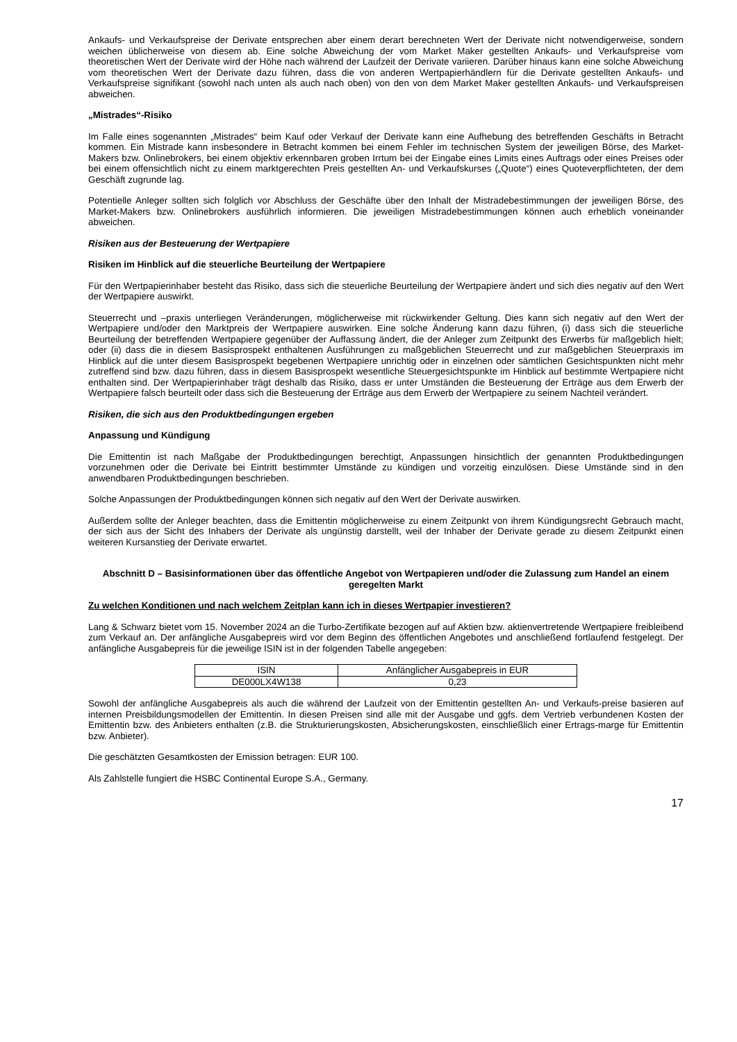Ankaufs- und Verkaufspreise der Derivate entsprechen aber einem derart berechneten Wert der Derivate nicht notwendigerweise, sondern weichen üblicherweise von diesem ab. Eine solche Abweichung der vom Market Maker gestellten Ankaufs- und Verkaufspreise vom theoretischen Wert der Derivate wird der Höhe nach während der Laufzeit der Derivate variieren. Darüber hinaus kann eine solche Abweichung vom theoretischen Wert der Derivate dazu führen, dass die von anderen Wertpapierhändlern für die Derivate gestellten Ankaufs- und Verkaufspreise signifikant (sowohl nach unten als auch nach oben) von den von dem Market Maker gestellten Ankaufs- und Verkaufspreisen abweichen.
„Mistrades“-Risiko
Im Falle eines sogenannten „Mistrades“ beim Kauf oder Verkauf der Derivate kann eine Aufhebung des betreffenden Geschäfts in Betracht kommen. Ein Mistrade kann insbesondere in Betracht kommen bei einem Fehler im technischen System der jeweiligen Börse, des Market-Makers bzw. Onlinebrokers, bei einem objektiv erkennbaren groben Irrtum bei der Eingabe eines Limits eines Auftrags oder eines Preises oder bei einem offensichtlich nicht zu einem marktgerechten Preis gestellten An- und Verkaufskurses („Quote“) eines Quoteverpflichteten, der dem Geschäft zugrunde lag.
Potentielle Anleger sollten sich folglich vor Abschluss der Geschäfte über den Inhalt der Mistradebestimmungen der jeweiligen Börse, des Market-Makers bzw. Onlinebrokers ausführlich informieren. Die jeweiligen Mistradebestimmungen können auch erheblich voneinander abweichen.
Risiken aus der Besteuerung der Wertpapiere
Risiken im Hinblick auf die steuerliche Beurteilung der Wertpapiere
Für den Wertpapierinhaber besteht das Risiko, dass sich die steuerliche Beurteilung der Wertpapiere ändert und sich dies negativ auf den Wert der Wertpapiere auswirkt.
Steuerrecht und –praxis unterliegen Veränderungen, möglicherweise mit rückwirkender Geltung. Dies kann sich negativ auf den Wert der Wertpapiere und/oder den Marktpreis der Wertpapiere auswirken. Eine solche Änderung kann dazu führen, (i) dass sich die steuerliche Beurteilung der betreffenden Wertpapiere gegenüber der Auffassung ändert, die der Anleger zum Zeitpunkt des Erwerbs für maßgeblich hielt; oder (ii) dass die in diesem Basisprospekt enthaltenen Ausführungen zu maßgeblichen Steuerrecht und zur maßgeblichen Steuerpraxis im Hinblick auf die unter diesem Basisprospekt begebenen Wertpapiere unrichtig oder in einzelnen oder sämtlichen Gesichtspunkten nicht mehr zutreffend sind bzw. dazu führen, dass in diesem Basisprospekt wesentliche Steuergesichtspunkte im Hinblick auf bestimmte Wertpapiere nicht enthalten sind. Der Wertpapierinhaber trägt deshalb das Risiko, dass er unter Umständen die Besteuerung der Erträge aus dem Erwerb der Wertpapiere falsch beurteilt oder dass sich die Besteuerung der Erträge aus dem Erwerb der Wertpapiere zu seinem Nachteil verändert.
Risiken, die sich aus den Produktbedingungen ergeben
Anpassung und Kündigung
Die Emittentin ist nach Maßgabe der Produktbedingungen berechtigt, Anpassungen hinsichtlich der genannten Produktbedingungen vorzunehmen oder die Derivate bei Eintritt bestimmter Umstände zu kündigen und vorzeitig einzulösen. Diese Umstände sind in den anwendbaren Produktbedingungen beschrieben.
Solche Anpassungen der Produktbedingungen können sich negativ auf den Wert der Derivate auswirken.
Außerdem sollte der Anleger beachten, dass die Emittentin möglicherweise zu einem Zeitpunkt von ihrem Kündigungsrecht Gebrauch macht, der sich aus der Sicht des Inhabers der Derivate als ungünstig darstellt, weil der Inhaber der Derivate gerade zu diesem Zeitpunkt einen weiteren Kursanstieg der Derivate erwartet.
Abschnitt D – Basisinformationen über das öffentliche Angebot von Wertpapieren und/oder die Zulassung zum Handel an einem geregelten Markt
Zu welchen Konditionen und nach welchem Zeitplan kann ich in dieses Wertpapier investieren?
Lang & Schwarz bietet vom 15. November 2024 an die Turbo-Zertifikate bezogen auf auf Aktien bzw. aktienvertretende Wertpapiere freibleibend zum Verkauf an. Der anfängliche Ausgabepreis wird vor dem Beginn des öffentlichen Angebotes und anschließend fortlaufend festgelegt. Der anfängliche Ausgabepreis für die jeweilige ISIN ist in der folgenden Tabelle angegeben:
| ISIN | Anfänglicher Ausgabepreis in EUR |
| DE000LX4W138 | 0,23 |
Sowohl der anfängliche Ausgabepreis als auch die während der Laufzeit von der Emittentin gestellten An- und Verkaufs-preise basieren auf internen Preisbildungsmodellen der Emittentin. In diesen Preisen sind alle mit der Ausgabe und ggfs. dem Vertrieb verbundenen Kosten der Emittentin bzw. des Anbieters enthalten (z.B. die Strukturierungskosten, Absicherungskosten, einschließlich einer Ertrags-marge für Emittentin bzw. Anbieter).
Die geschätzten Gesamtkosten der Emission betragen: EUR 100.
Als Zahlstelle fungiert die HSBC Continental Europe S.A., Germany.
17